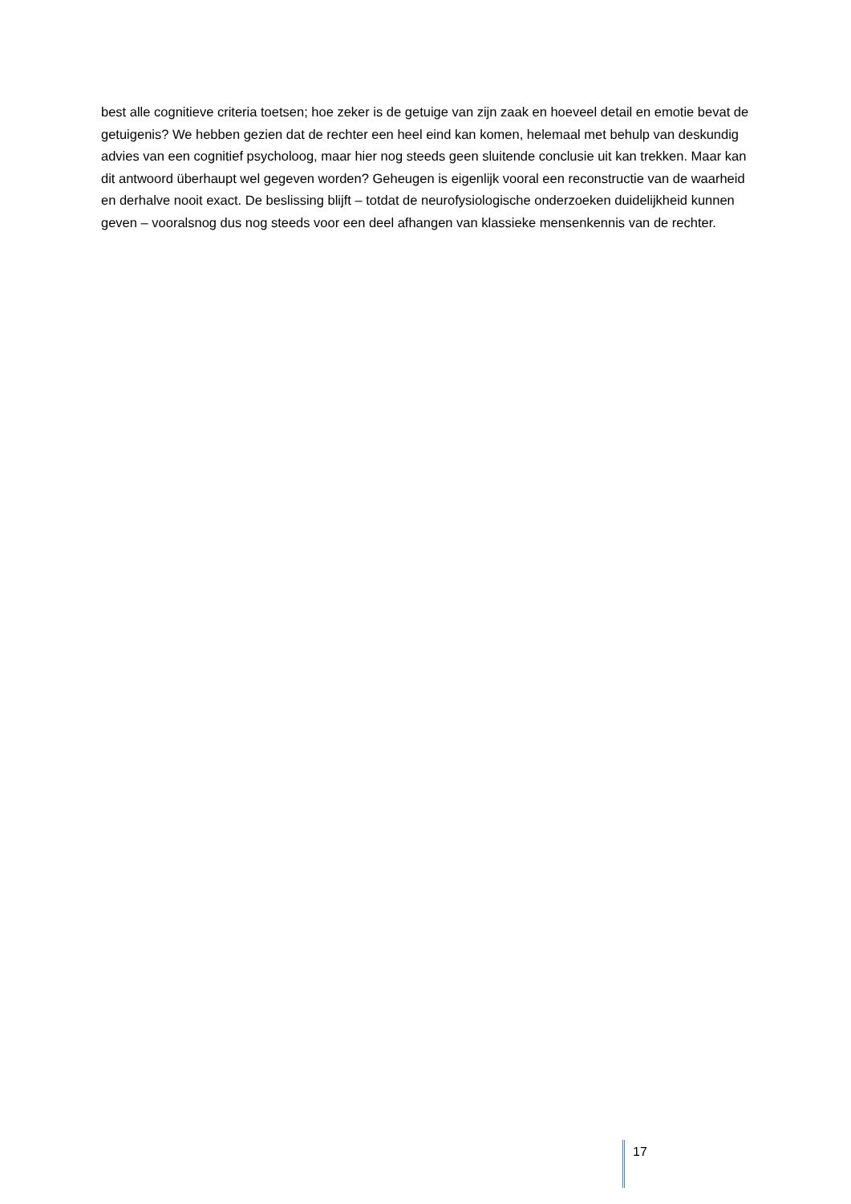best alle cognitieve criteria toetsen; hoe zeker is de getuige van zijn zaak en hoeveel detail en emotie bevat de getuigenis? We hebben gezien dat de rechter een heel eind kan komen, helemaal met behulp van deskundig advies van een cognitief psycholoog, maar hier nog steeds geen sluitende conclusie uit kan trekken. Maar kan dit antwoord überhaupt wel gegeven worden? Geheugen is eigenlijk vooral een reconstructie van de waarheid en derhalve nooit exact. De beslissing blijft – totdat de neurofysiologische onderzoeken duidelijkheid kunnen geven – vooralsnog dus nog steeds voor een deel afhangen van klassieke mensenkennis van de rechter.
17